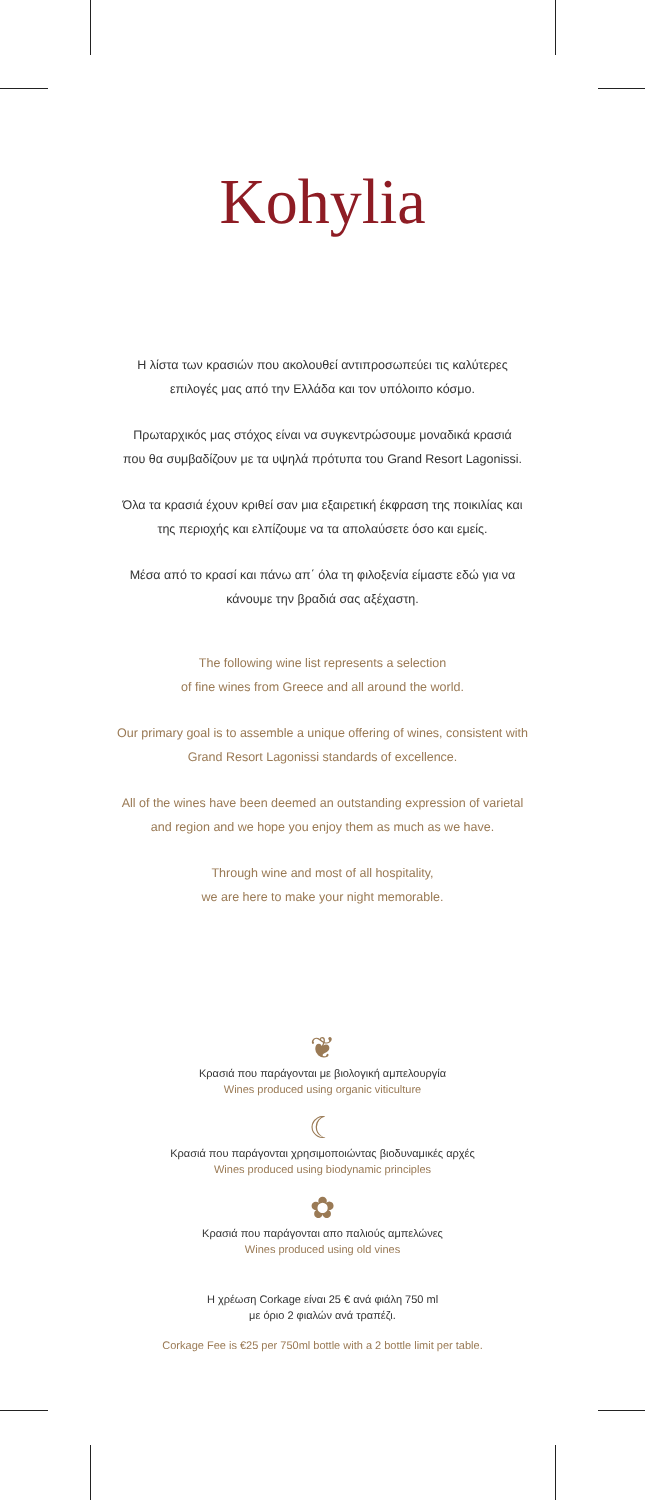Kohylia
Η λίστα των κρασιών που ακολουθεί αντιπροσωπεύει τις καλύτερες
επιλογές μας από την Ελλάδα και τον υπόλοιπο κόσμο.
Πρωταρχικός μας στόχος είναι να συγκεντρώσουμε μοναδικά κρασιά
που θα συμβαδίζουν με τα υψηλά πρότυπα του Grand Resort Lagonissi.
Όλα τα κρασιά έχουν κριθεί σαν μια εξαιρετική έκφραση της ποικιλίας και
της περιοχής και ελπίζουμε να τα απολαύσετε όσο και εμείς.
Μέσα από το κρασί και πάνω απ΄ όλα τη φιλοξενία είμαστε εδώ για να
κάνουμε την βραδιά σας αξέχαστη.
The following wine list represents a selection
of fine wines from Greece and all around the world.
Our primary goal is to assemble a unique offering of wines, consistent with
Grand Resort Lagonissi standards of excellence.
All of the wines have been deemed an outstanding expression of varietal
and region and we hope you enjoy them as much as we have.
Through wine and most of all hospitality,
we are here to make your night memorable.
❦
Κρασιά που παράγονται με βιολογική αμπελουργία
Wines produced using organic viticulture
☾
Κρασιά που παράγονται χρησιμοποιώντας βιοδυναμικές αρχές
Wines produced using biodynamic principles
✿
Κρασιά που παράγονται απο παλιούς αμπελώνες
Wines produced using old vines
Η χρέωση Corkage είναι 25 € ανά φιάλη 750 ml
με όριο 2 φιαλών ανά τραπέζι.
Corkage Fee is €25 per 750ml bottle with a 2 bottle limit per table.